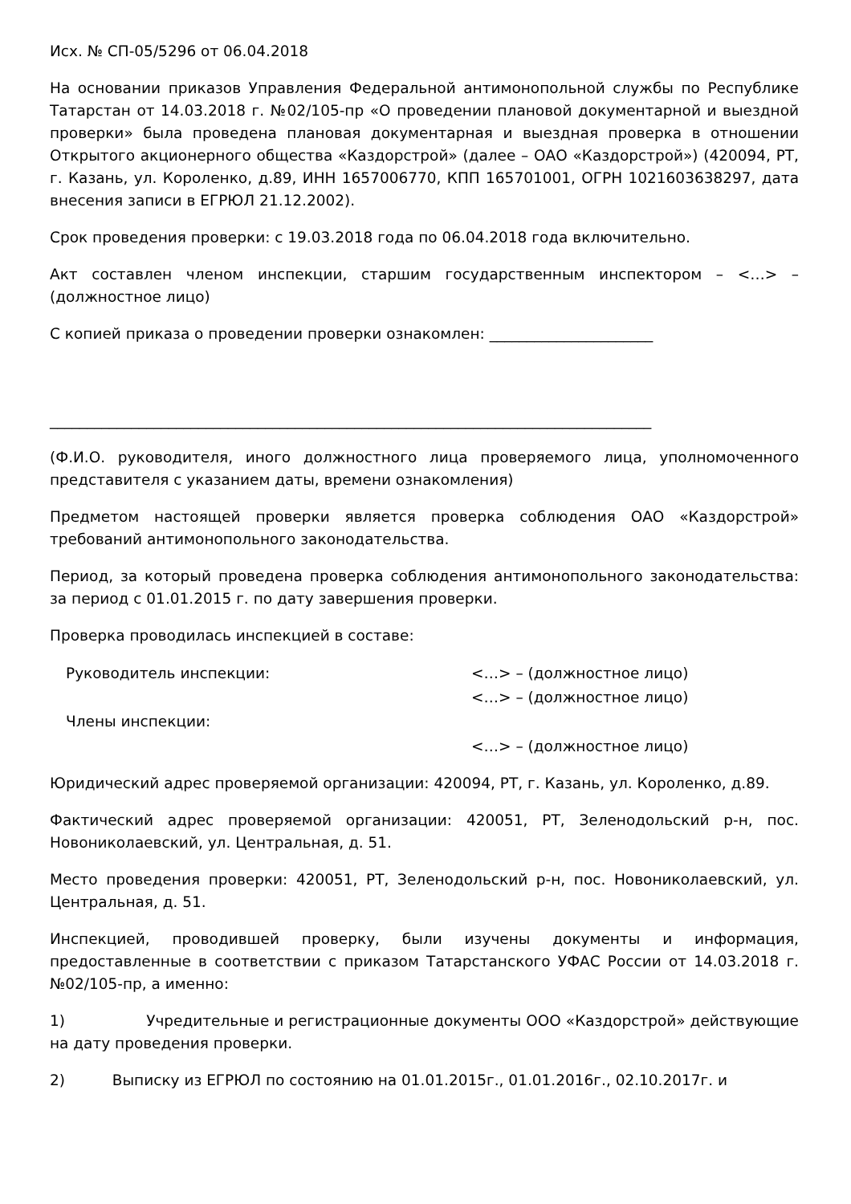Исх. № СП-05/5296 от 06.04.2018
На основании приказов Управления Федеральной антимонопольной службы по Республике Татарстан от 14.03.2018 г. №02/105-пр «О проведении плановой документарной и выездной проверки» была проведена плановая документарная и выездная проверка в отношении Открытого акционерного общества «Каздорстрой» (далее – ОАО «Каздорстрой») (420094, РТ, г. Казань, ул. Короленко, д.89, ИНН 1657006770, КПП 165701001, ОГРН 1021603638297, дата внесения записи в ЕГРЮЛ 21.12.2002).
Срок проведения проверки: с 19.03.2018 года по 06.04.2018 года включительно.
Акт составлен членом инспекции, старшим государственным инспектором – <…> – (должностное лицо)
С копией приказа о проведении проверки ознакомлен: ______________________
_________________________________________________________________________________
(Ф.И.О. руководителя, иного должностного лица проверяемого лица, уполномоченного представителя с указанием даты, времени ознакомления)
Предметом настоящей проверки является проверка соблюдения ОАО «Каздорстрой» требований антимонопольного законодательства.
Период, за который проведена проверка соблюдения антимонопольного законодательства: за период с 01.01.2015 г. по дату завершения проверки.
Проверка проводилась инспекцией в составе:
| Руководитель инспекции: | <…> – (должностное лицо) |
| Члены инспекции: | <…> – (должностное лицо) |
| | <…> – (должностное лицо) |
Юридический адрес проверяемой организации: 420094, РТ, г. Казань, ул. Короленко, д.89.
Фактический адрес проверяемой организации: 420051, РТ, Зеленодольский р-н, пос. Новониколаевский, ул. Центральная, д. 51.
Место проведения проверки: 420051, РТ, Зеленодольский р-н, пос. Новониколаевский, ул. Центральная, д. 51.
Инспекцией, проводившей проверку, были изучены документы и информация, предоставленные в соответствии с приказом Татарстанского УФАС России от 14.03.2018 г. №02/105-пр, а именно:
1) Учредительные и регистрационные документы ООО «Каздорстрой» действующие на дату проведения проверки.
2) Выписку из ЕГРЮЛ по состоянию на 01.01.2015г., 01.01.2016г., 02.10.2017г. и